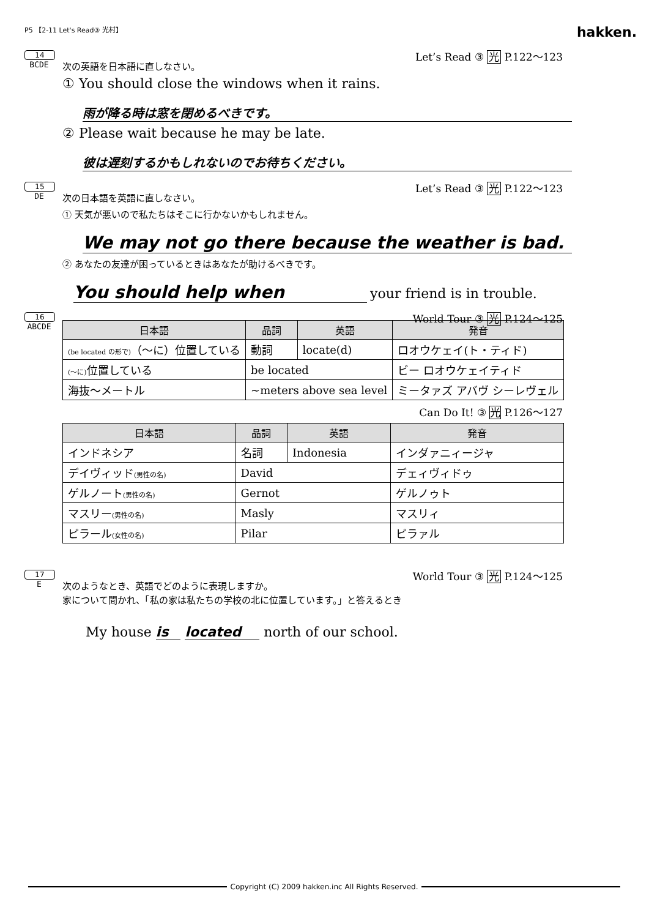P5 【2-11 Let's Read③ 光村】 hakken.
14
Let’s Read ③ 光 P.122～123
BCDE
次の英語を日本語に直しなさい。
① You should close the windows when it rains.
雨が降る時は窓を閉めるべきです。
② Please wait because he may be late.
彼は遅刻するかもしれないのでお待ちください。
15
Let’s Read ③ 光 P.122～123
DE
次の日本語を英語に直しなさい。
① 天気が悪いので私たちはそこに行かないかもしれません。
We may not go there because the weather is bad.
② あなたの友達が困っているときはあなたが助けるべきです。
You should help when your friend is in trouble.
16
World Tour ③ 光 P.124～125
ABCDE
| 日本語 | 品詞 | 英語 | 発音 |
| --- | --- | --- | --- |
| (be located の形で) （～に）位置している | 動詞 | locate(d) | ロオウケェイ(ト・ティド) |
| (～に) 位置している | be located | | ビー ロオウケェイティド |
| 海抜～メートル | ~meters above sea level | | ミータァズ アバヴ シーレヴェル |
Can Do It! ③ 光 P.126～127
| 日本語 | 品詞 | 英語 | 発音 |
| --- | --- | --- | --- |
| インドネシア | 名詞 | Indonesia | インダァニィージャ |
| デイヴィッド (男性の名) | David | | デェィヴィドゥ |
| ゲルノート (男性の名) | Gernot | | ゲルノゥト |
| マスリー (男性の名) | Masly | | マスリィ |
| ピラール (女性の名) | Pilar | | ピラァル |
17
World Tour ③ 光 P.124～125
E
次のようなとき、英語でどのように表現しますか。
家について聞かれ、「私の家は私たちの学校の北に位置しています。」と答えるとき
My house is located north of our school.
Copyright (C) 2009 hakken.inc All Rights Reserved.